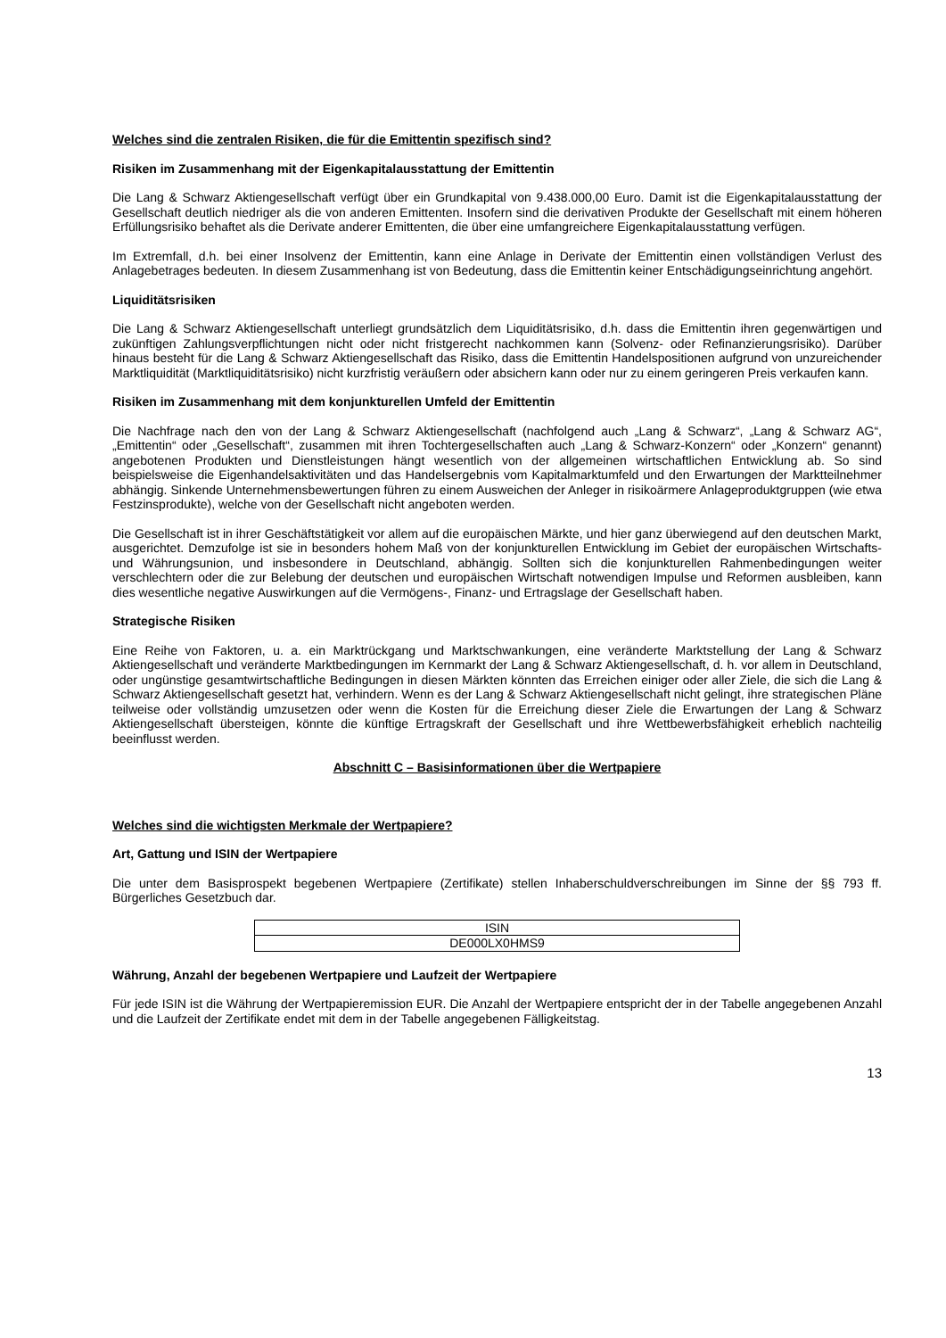Welches sind die zentralen Risiken, die für die Emittentin spezifisch sind?
Risiken im Zusammenhang mit der Eigenkapitalausstattung der Emittentin
Die Lang & Schwarz Aktiengesellschaft verfügt über ein Grundkapital von 9.438.000,00 Euro. Damit ist die Eigenkapitalausstattung der Gesellschaft deutlich niedriger als die von anderen Emittenten. Insofern sind die derivativen Produkte der Gesellschaft mit einem höheren Erfüllungsrisiko behaftet als die Derivate anderer Emittenten, die über eine umfangreichere Eigenkapitalausstattung verfügen.
Im Extremfall, d.h. bei einer Insolvenz der Emittentin, kann eine Anlage in Derivate der Emittentin einen vollständigen Verlust des Anlagebetrages bedeuten. In diesem Zusammenhang ist von Bedeutung, dass die Emittentin keiner Entschädigungseinrichtung angehört.
Liquiditätsrisiken
Die Lang & Schwarz Aktiengesellschaft unterliegt grundsätzlich dem Liquiditätsrisiko, d.h. dass die Emittentin ihren gegenwärtigen und zukünftigen Zahlungsverpflichtungen nicht oder nicht fristgerecht nachkommen kann (Solvenz- oder Refinanzierungsrisiko). Darüber hinaus besteht für die Lang & Schwarz Aktiengesellschaft das Risiko, dass die Emittentin Handelspositionen aufgrund von unzureichender Marktliquidität (Marktliquiditätsrisiko) nicht kurzfristig veräußern oder absichern kann oder nur zu einem geringeren Preis verkaufen kann.
Risiken im Zusammenhang mit dem konjunkturellen Umfeld der Emittentin
Die Nachfrage nach den von der Lang & Schwarz Aktiengesellschaft (nachfolgend auch „Lang & Schwarz“, „Lang & Schwarz AG“, „Emittentin“ oder „Gesellschaft“, zusammen mit ihren Tochtergesellschaften auch „Lang & Schwarz-Konzern“ oder „Konzern“ genannt) angebotenen Produkten und Dienstleistungen hängt wesentlich von der allgemeinen wirtschaftlichen Entwicklung ab. So sind beispielsweise die Eigenhandelsaktivitäten und das Handelsergebnis vom Kapitalmarktumfeld und den Erwartungen der Marktteilnehmer abhängig. Sinkende Unternehmensbewertungen führen zu einem Ausweichen der Anleger in risikoärmere Anlageproduktgruppen (wie etwa Festzinsprodukte), welche von der Gesellschaft nicht angeboten werden.
Die Gesellschaft ist in ihrer Geschäftstätigkeit vor allem auf die europäischen Märkte, und hier ganz überwiegend auf den deutschen Markt, ausgerichtet. Demzufolge ist sie in besonders hohem Maß von der konjunkturellen Entwicklung im Gebiet der europäischen Wirtschafts- und Währungsunion, und insbesondere in Deutschland, abhängig. Sollten sich die konjunkturellen Rahmenbedingungen weiter verschlechtern oder die zur Belebung der deutschen und europäischen Wirtschaft notwendigen Impulse und Reformen ausbleiben, kann dies wesentliche negative Auswirkungen auf die Vermögens-, Finanz- und Ertragslage der Gesellschaft haben.
Strategische Risiken
Eine Reihe von Faktoren, u. a. ein Marktrückgang und Marktschwankungen, eine veränderte Marktstellung der Lang & Schwarz Aktiengesellschaft und veränderte Marktbedingungen im Kernmarkt der Lang & Schwarz Aktiengesellschaft, d. h. vor allem in Deutschland, oder ungünstige gesamtwirtschaftliche Bedingungen in diesen Märkten könnten das Erreichen einiger oder aller Ziele, die sich die Lang & Schwarz Aktiengesellschaft gesetzt hat, verhindern. Wenn es der Lang & Schwarz Aktiengesellschaft nicht gelingt, ihre strategischen Pläne teilweise oder vollständig umzusetzen oder wenn die Kosten für die Erreichung dieser Ziele die Erwartungen der Lang & Schwarz Aktiengesellschaft übersteigen, könnte die künftige Ertragskraft der Gesellschaft und ihre Wettbewerbsfähigkeit erheblich nachteilig beeinflusst werden.
Abschnitt C – Basisinformationen über die Wertpapiere
Welches sind die wichtigsten Merkmale der Wertpapiere?
Art, Gattung und ISIN der Wertpapiere
Die unter dem Basisprospekt begebenen Wertpapiere (Zertifikate) stellen Inhaberschuldverschreibungen im Sinne der §§ 793 ff. Bürgerliches Gesetzbuch dar.
| ISIN |
| --- |
| DE000LX0HMS9 |
Währung, Anzahl der begebenen Wertpapiere und Laufzeit der Wertpapiere
Für jede ISIN ist die Währung der Wertpapieremission EUR. Die Anzahl der Wertpapiere entspricht der in der Tabelle angegebenen Anzahl und die Laufzeit der Zertifikate endet mit dem in der Tabelle angegebenen Fälligkeitstag.
13